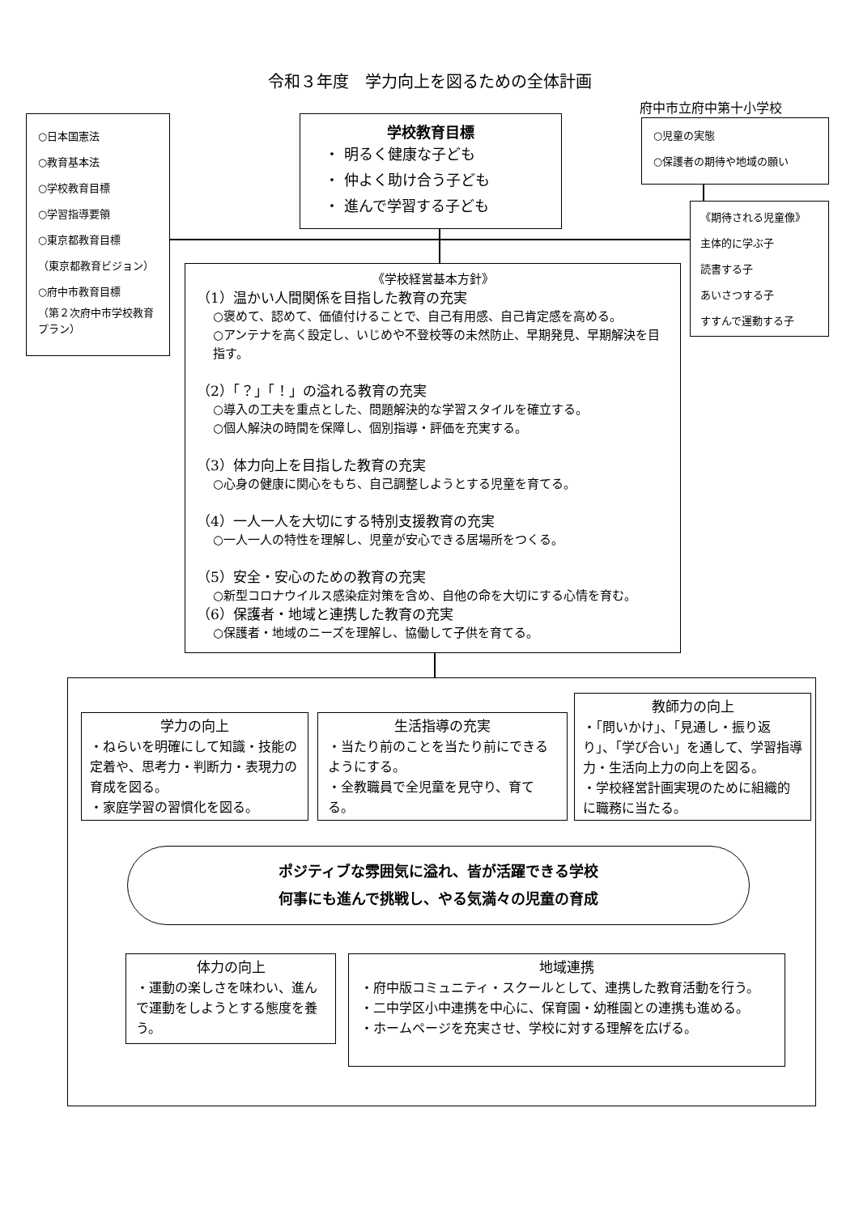令和３年度　学力向上を図るための全体計画
○日本国憲法
○教育基本法
○学校教育目標
○学習指導要領
○東京都教育目標
（東京都教育ビジョン）
○府中市教育目標
（第２次府中市学校教育プラン）
学校教育目標
・ 明るく健康な子ども
・ 仲よく助け合う子ども
・ 進んで学習する子ども
府中市立府中第十小学校
○児童の実態
○保護者の期待や地域の願い
《期待される児童像》
主体的に学ぶ子
読書する子
あいさつする子
すすんで運動する子
《学校経営基本方針》
（1）温かい人間関係を目指した教育の充実
○褒めて、認めて、価値付けることで、自己有用感、自己肯定感を高める。
○アンテナを高く設定し、いじめや不登校等の未然防止、早期発見、早期解決を目指す。
（2）「？」「！」の溢れる教育の充実
○導入の工夫を重点とした、問題解決的な学習スタイルを確立する。
○個人解決の時間を保障し、個別指導・評価を充実する。
（3）体力向上を目指した教育の充実
○心身の健康に関心をもち、自己調整しようとする児童を育てる。
（4）一人一人を大切にする特別支援教育の充実
○一人一人の特性を理解し、児童が安心できる居場所をつくる。
（5）安全・安心のための教育の充実
○新型コロナウイルス感染症対策を含め、自他の命を大切にする心情を育む。
（6）保護者・地域と連携した教育の充実
○保護者・地域のニーズを理解し、協働して子供を育てる。
学力の向上
・ねらいを明確にして知識・技能の定着や、思考力・判断力・表現力の育成を図る。
・家庭学習の習慣化を図る。
生活指導の充実
・当たり前のことを当たり前にできるようにする。
・全教職員で全児童を見守り、育てる。
教師力の向上
・「問いかけ」、「見通し・振り返り」、「学び合い」を通して、学習指導力・生活向上力の向上を図る。
・学校経営計画実現のために組織的に職務に当たる。
ポジティブな雰囲気に溢れ、皆が活躍できる学校
何事にも進んで挑戦し、やる気満々の児童の育成
体力の向上
・運動の楽しさを味わい、進んで運動をしようとする態度を養う。
地域連携
・府中版コミュニティ・スクールとして、連携した教育活動を行う。
・二中学区小中連携を中心に、保育園・幼稚園との連携も進める。
・ホームページを充実させ、学校に対する理解を広げる。